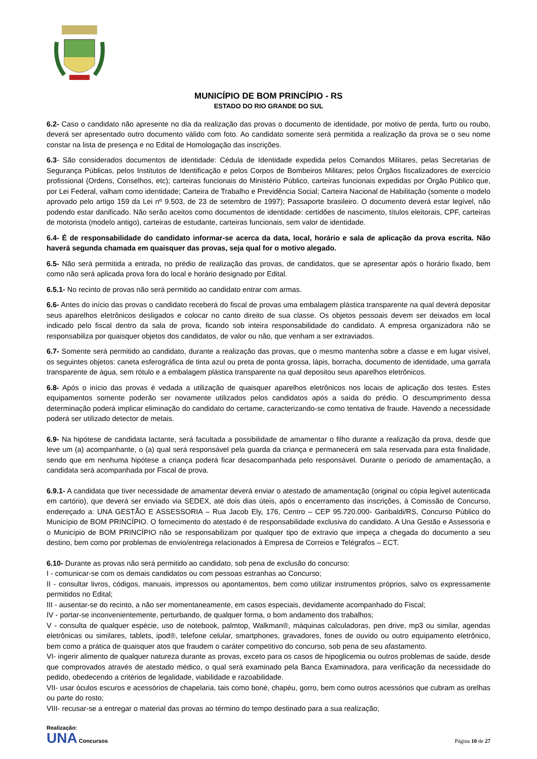MUNICÍPIO DE BOM PRINCÍPIO - RS
ESTADO DO RIO GRANDE DO SUL
6.2- Caso o candidato não apresente no dia da realização das provas o documento de identidade, por motivo de perda, furto ou roubo, deverá ser apresentado outro documento válido com foto. Ao candidato somente será permitida a realização da prova se o seu nome constar na lista de presença e no Edital de Homologação das inscrições.
6.3- São considerados documentos de identidade: Cédula de Identidade expedida pelos Comandos Militares, pelas Secretarias de Segurança Públicas, pelos Institutos de Identificação e pelos Corpos de Bombeiros Militares; pelos Órgãos fiscalizadores de exercício profissional (Ordens, Conselhos, etc); carteiras funcionais do Ministério Público, carteiras funcionais expedidas por Órgão Público que, por Lei Federal, valham como identidade; Carteira de Trabalho e Previdência Social; Carteira Nacional de Habilitação (somente o modelo aprovado pelo artigo 159 da Lei nº 9.503, de 23 de setembro de 1997); Passaporte brasileiro. O documento deverá estar legível, não podendo estar danificado. Não serão aceitos como documentos de identidade: certidões de nascimento, títulos eleitorais, CPF, carteiras de motorista (modelo antigo), carteiras de estudante, carteiras funcionais, sem valor de identidade.
6.4- É de responsabilidade do candidato informar-se acerca da data, local, horário e sala de aplicação da prova escrita. Não haverá segunda chamada em quaisquer das provas, seja qual for o motivo alegado.
6.5- Não será permitida a entrada, no prédio de realização das provas, de candidatos, que se apresentar após o horário fixado, bem como não será aplicada prova fora do local e horário designado por Edital.
6.5.1- No recinto de provas não será permitido ao candidato entrar com armas.
6.6- Antes do início das provas o candidato receberá do fiscal de provas uma embalagem plástica transparente na qual deverá depositar seus aparelhos eletrônicos desligados e colocar no canto direito de sua classe. Os objetos pessoais devem ser deixados em local indicado pelo fiscal dentro da sala de prova, ficando sob inteira responsabilidade do candidato. A empresa organizadora não se responsabiliza por quaisquer objetos dos candidatos, de valor ou não, que venham a ser extraviados.
6.7- Somente será permitido ao candidato, durante a realização das provas, que o mesmo mantenha sobre a classe e em lugar visível, os seguintes objetos: caneta esferográfica de tinta azul ou preta de ponta grossa, lápis, borracha, documento de identidade, uma garrafa transparente de água, sem rótulo e a embalagem plástica transparente na qual depositou seus aparelhos eletrônicos.
6.8- Após o início das provas é vedada a utilização de quaisquer aparelhos eletrônicos nos locais de aplicação dos testes. Estes equipamentos somente poderão ser novamente utilizados pelos candidatos após a saída do prédio. O descumprimento dessa determinação poderá implicar eliminação do candidato do certame, caracterizando-se como tentativa de fraude. Havendo a necessidade poderá ser utilizado detector de metais.
6.9- Na hipótese de candidata lactante, será facultada a possibilidade de amamentar o filho durante a realização da prova, desde que leve um (a) acompanhante, o (a) qual será responsável pela guarda da criança e permanecerá em sala reservada para esta finalidade, sendo que em nenhuma hipótese a criança poderá ficar desacompanhada pelo responsável. Durante o período de amamentação, a candidata será acompanhada por Fiscal de prova.
6.9.1- A candidata que tiver necessidade de amamentar deverá enviar o atestado de amamentação (original ou cópia legível autenticada em cartório), que deverá ser enviado via SEDEX, até dois dias úteis, após o encerramento das inscrições, à Comissão de Concurso, endereçado a: UNA GESTÃO E ASSESSORIA – Rua Jacob Ely, 176, Centro – CEP 95.720.000- Garibaldi/RS, Concurso Público do Município de BOM PRINCÍPIO. O fornecimento do atestado é de responsabilidade exclusiva do candidato. A Una Gestão e Assessoria e o Município de BOM PRINCÍPIO não se responsabilizam por qualquer tipo de extravio que impeça a chegada do documento a seu destino, bem como por problemas de envio/entrega relacionados à Empresa de Correios e Telégrafos – ECT.
6.10- Durante as provas não será permitido ao candidato, sob pena de exclusão do concurso:
I - comunicar-se com os demais candidatos ou com pessoas estranhas ao Concurso;
II - consultar livros, códigos, manuais, impressos ou apontamentos, bem como utilizar instrumentos próprios, salvo os expressamente permitidos no Edital;
III - ausentar-se do recinto, a não ser momentaneamente, em casos especiais, devidamente acompanhado do Fiscal;
IV - portar-se inconvenientemente, perturbando, de qualquer forma, o bom andamento dos trabalhos;
V - consulta de qualquer espécie, uso de notebook, palmtop, Walkman®, máquinas calculadoras, pen drive, mp3 ou similar, agendas eletrônicas ou similares, tablets, ipod®, telefone celular, smartphones, gravadores, fones de ouvido ou outro equipamento eletrônico, bem como a prática de quaisquer atos que fraudem o caráter competitivo do concurso, sob pena de seu afastamento.
VI- ingerir alimento de qualquer natureza durante as provas, exceto para os casos de hipoglicemia ou outros problemas de saúde, desde que comprovados através de atestado médico, o qual será examinado pela Banca Examinadora, para verificação da necessidade do pedido, obedecendo a critérios de legalidade, viabilidade e razoabilidade.
VII- usar óculos escuros e acessórios de chapelaria, tais como boné, chapéu, gorro, bem como outros acessórios que cubram as orelhas ou parte do rosto;
VIII- recusar-se a entregar o material das provas ao término do tempo destinado para a sua realização;
Realização:
UNA Concursos
Página 10 de 27